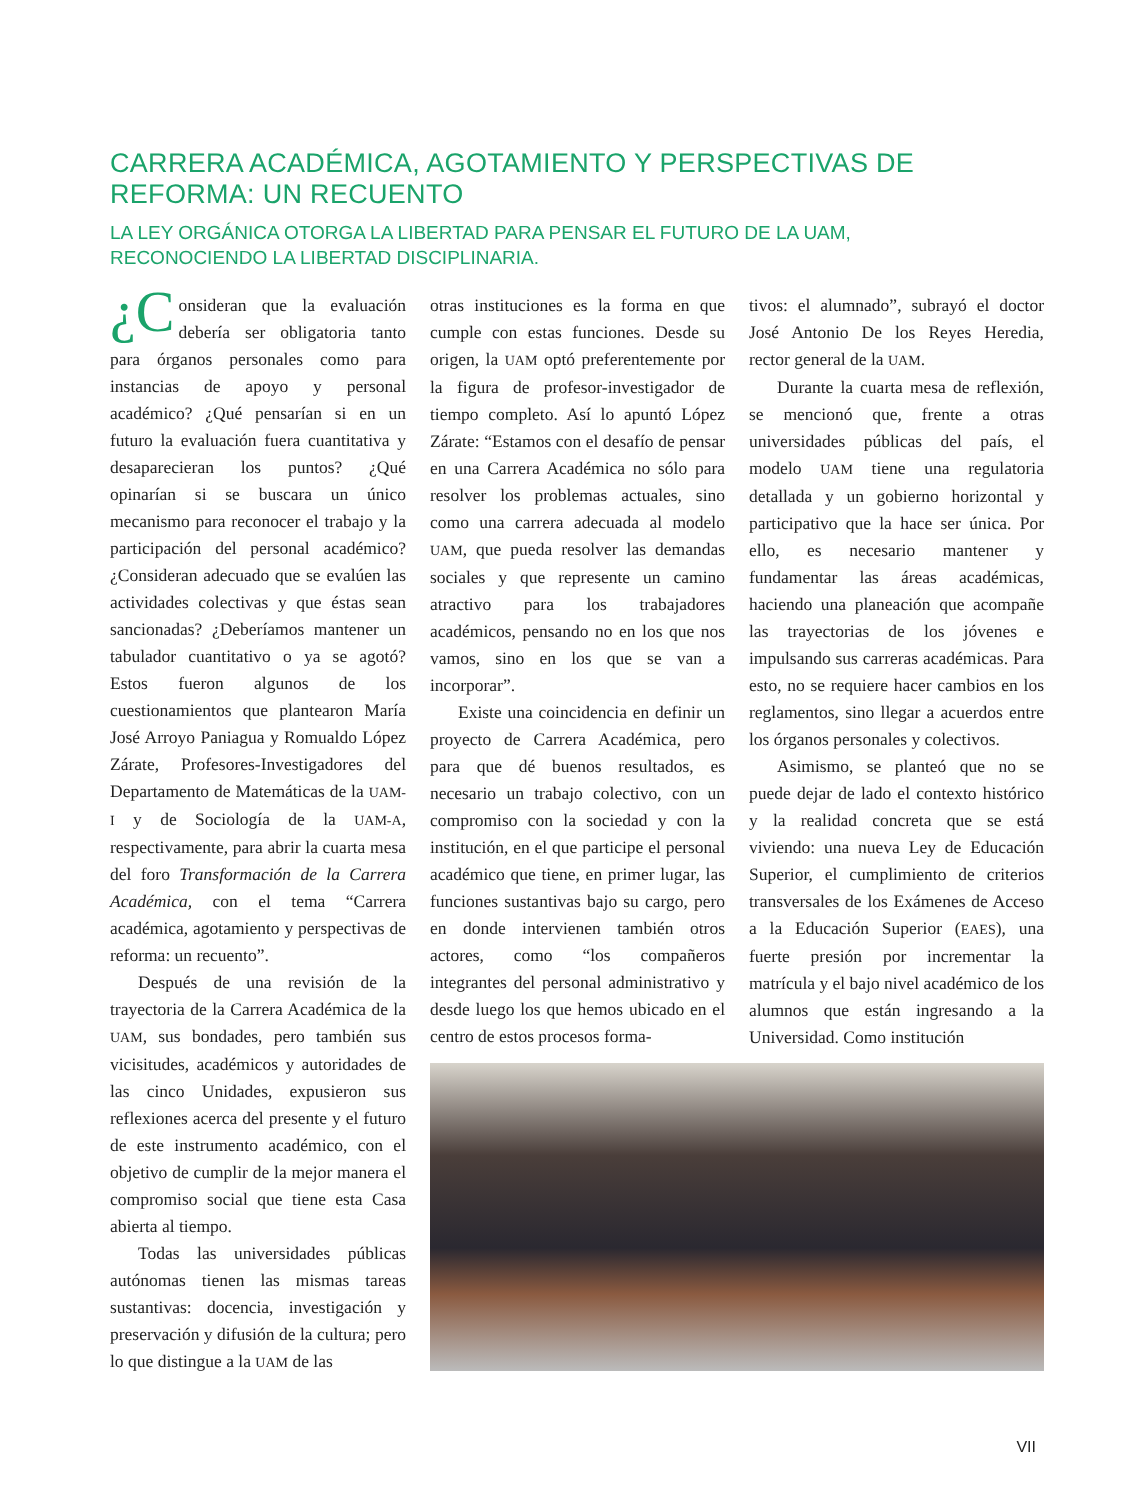CARRERA ACADÉMICA, AGOTAMIENTO Y PERSPECTIVAS DE REFORMA: UN RECUENTO
LA LEY ORGÁNICA OTORGA LA LIBERTAD PARA PENSAR EL FUTURO DE LA UAM,
RECONOCIENDO LA LIBERTAD DISCIPLINARIA.
¿C onsideran que la evaluación debería ser obligatoria tanto para órganos personales como para instancias de apoyo y personal académico? ¿Qué pensarían si en un futuro la evaluación fuera cuantitativa y desaparecieran los puntos? ¿Qué opinarían si se buscara un único mecanismo para reconocer el trabajo y la participación del personal académico? ¿Consideran adecuado que se evalúen las actividades colectivas y que éstas sean sancionadas? ¿Deberíamos mantener un tabulador cuantitativo o ya se agotó? Estos fueron algunos de los cuestionamientos que plantearon María José Arroyo Paniagua y Romualdo López Zárate, Profesores-Investigadores del Departamento de Matemáticas de la UAM-I y de Sociología de la UAM-A, respectivamente, para abrir la cuarta mesa del foro Transformación de la Carrera Académica, con el tema “Carrera académica, agotamiento y perspectivas de reforma: un recuento”.
Después de una revisión de la trayectoria de la Carrera Académica de la UAM, sus bondades, pero también sus vicisitudes, académicos y autoridades de las cinco Unidades, expusieron sus reflexiones acerca del presente y el futuro de este instrumento académico, con el objetivo de cumplir de la mejor manera el compromiso social que tiene esta Casa abierta al tiempo.
Todas las universidades públicas autónomas tienen las mismas tareas sustantivas: docencia, investigación y preservación y difusión de la cultura; pero lo que distingue a la UAM de las
otras instituciones es la forma en que cumple con estas funciones. Desde su origen, la UAM optó preferentemente por la figura de profesor-investigador de tiempo completo. Así lo apuntó López Zárate: “Estamos con el desafío de pensar en una Carrera Académica no sólo para resolver los problemas actuales, sino como una carrera adecuada al modelo UAM, que pueda resolver las demandas sociales y que represente un camino atractivo para los trabajadores académicos, pensando no en los que nos vamos, sino en los que se van a incorporar”.
Existe una coincidencia en definir un proyecto de Carrera Académica, pero para que dé buenos resultados, es necesario un trabajo colectivo, con un compromiso con la sociedad y con la institución, en el que participe el personal académico que tiene, en primer lugar, las funciones sustantivas bajo su cargo, pero en donde intervienen también otros actores, como “los compañeros integrantes del personal administrativo y desde luego los que hemos ubicado en el centro de estos procesos forma-
tivos: el alumnado”, subrayó el doctor José Antonio De los Reyes Heredia, rector general de la UAM.
Durante la cuarta mesa de reflexión, se mencionó que, frente a otras universidades públicas del país, el modelo UAM tiene una regulatoria detallada y un gobierno horizontal y participativo que la hace ser única. Por ello, es necesario mantener y fundamentar las áreas académicas, haciendo una planeación que acompañe las trayectorias de los jóvenes e impulsando sus carreras académicas. Para esto, no se requiere hacer cambios en los reglamentos, sino llegar a acuerdos entre los órganos personales y colectivos.
Asimismo, se planteó que no se puede dejar de lado el contexto histórico y la realidad concreta que se está viviendo: una nueva Ley de Educación Superior, el cumplimiento de criterios transversales de los Exámenes de Acceso a la Educación Superior (EAES), una fuerte presión por incrementar la matrícula y el bajo nivel académico de los alumnos que están ingresando a la Universidad. Como institución
VII